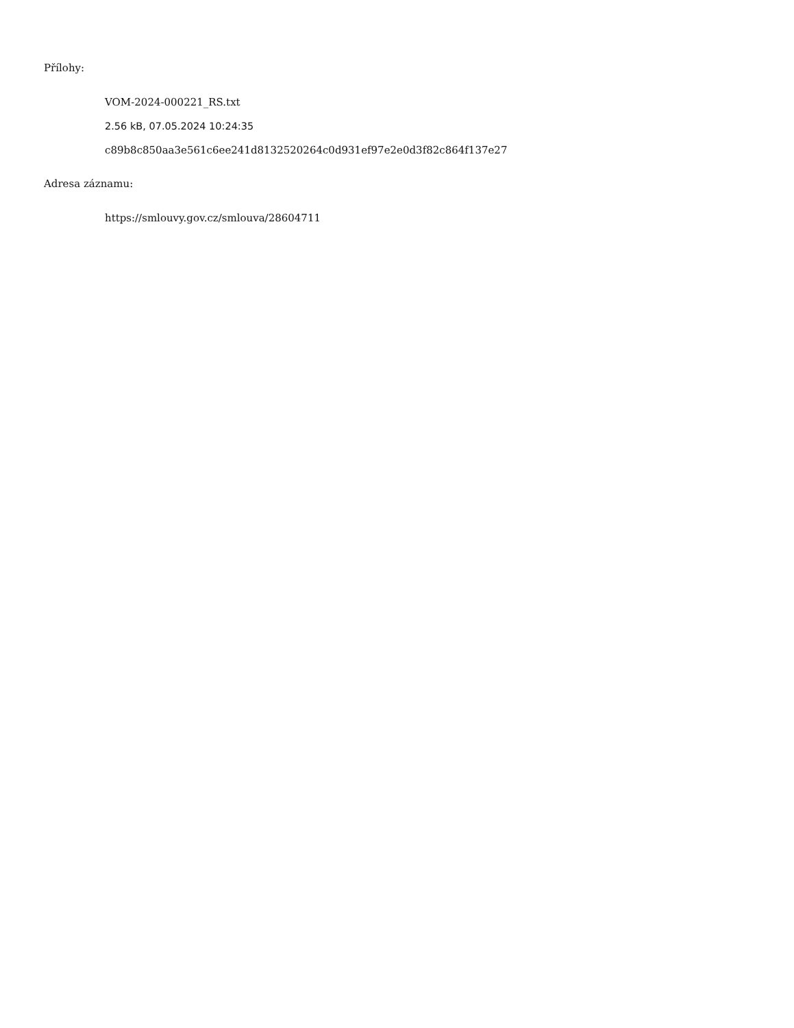Přílohy:
VOM-2024-000221_RS.txt
2.56 kB, 07.05.2024 10:24:35
c89b8c850aa3e561c6ee241d8132520264c0d931ef97e2e0d3f82c864f137e27
Adresa záznamu:
https://smlouvy.gov.cz/smlouva/28604711